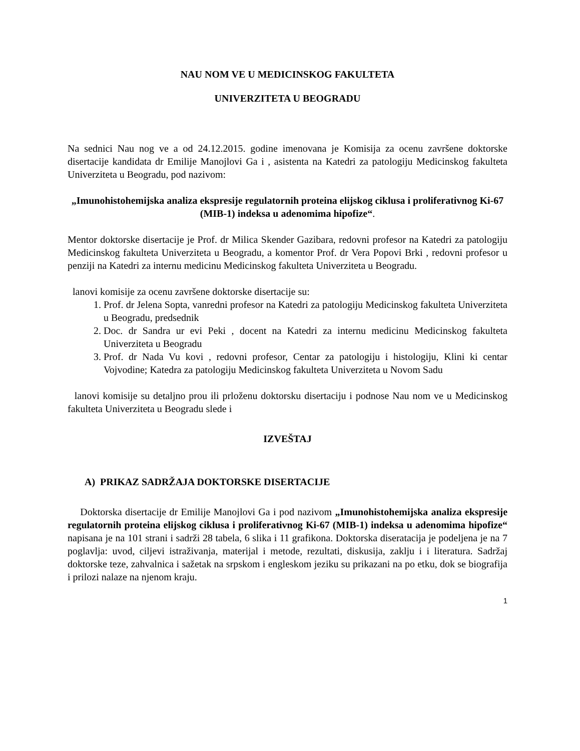NAU NOM VE U MEDICINSKOG FAKULTETA
UNIVERZITETA U BEOGRADU
Na sednici Nau nog ve a od 24.12.2015. godine imenovana je Komisija za ocenu završene doktorske disertacije kandidata dr Emilije Manojlovi Ga i , asistenta na Katedri za patologiju Medicinskog fakulteta Univerziteta u Beogradu, pod nazivom:
„Imunohistohemijska analiza ekspresije regulatornih proteina elijskog ciklusa i proliferativnog Ki-67 (MIB-1) indeksa u adenomima hipofize“.
Mentor doktorske disertacije je Prof. dr Milica Skender Gazibara, redovni profesor na Katedri za patologiju Medicinskog fakulteta Univerziteta u Beogradu, a komentor Prof. dr Vera Popovi Brki , redovni profesor u penziji na Katedri za internu medicinu Medicinskog fakulteta Univerziteta u Beogradu.
lanovi komisije za ocenu završene doktorske disertacije su:
1. Prof. dr Jelena Sopta, vanredni profesor na Katedri za patologiju Medicinskog fakulteta Univerziteta u Beogradu, predsednik
2. Doc. dr Sandra ur evi Peki , docent na Katedri za internu medicinu Medicinskog fakulteta Univerziteta u Beogradu
3. Prof. dr Nada Vu kovi , redovni profesor, Centar za patologiju i histologiju, Klini ki centar Vojvodine; Katedra za patologiju Medicinskog fakulteta Univerziteta u Novom Sadu
lanovi komisije su detaljno prou ili prloženu doktorsku disertaciju i podnose Nau nom ve u Medicinskog fakulteta Univerziteta u Beogradu slede i
IZVEŠTAJ
A) PRIKAZ SADRŽAJA DOKTORSKE DISERTACIJE
Doktorska disertacije dr Emilije Manojlovi Ga i pod nazivom „Imunohistohemijska analiza ekspresije regulatornih proteina elijskog ciklusa i proliferativnog Ki-67 (MIB-1) indeksa u adenomima hipofize“ napisana je na 101 strani i sadrži 28 tabela, 6 slika i 11 grafikona. Doktorska diseratacija je podeljena je na 7 poglavlja: uvod, ciljevi istraživanja, materijal i metode, rezultati, diskusija, zaklju i i literatura. Sadržaj doktorske teze, zahvalnica i sažetak na srpskom i engleskom jeziku su prikazani na po etku, dok se biografija i prilozi nalaze na njenom kraju.
1